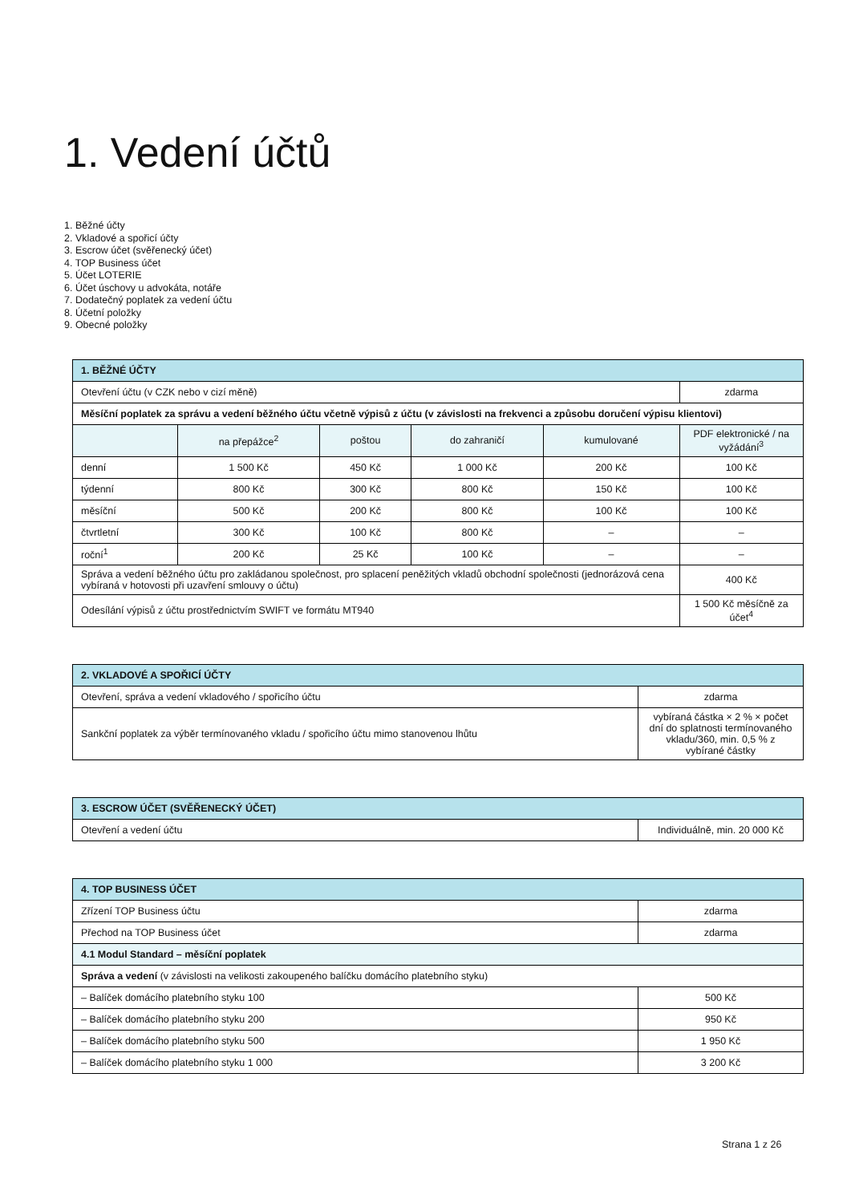1. Vedení účtů
1. Běžné účty
2. Vkladové a spořicí účty
3. Escrow účet (svěřenecký účet)
4. TOP Business účet
5. Účet LOTERIE
6. Účet úschovy u advokáta, notáře
7. Dodatečný poplatek za vedení účtu
8. Účetní položky
9. Obecné položky
| 1. BĚŽNÉ ÚČTY | | | | | |
| --- | --- | --- | --- | --- | --- |
| Otevření účtu (v CZK nebo v cizí měně) | | | | | zdarma |
| Měsíční poplatek za správu a vedení běžného účtu včetně výpisů z účtu (v závislosti na frekvenci a způsobu doručení výpisu klientovi) | | | | | |
| | na přepážce<sup>2</sup> | poštou | do zahraničí | kumulované | PDF elektronické / na vyžádání<sup>3</sup> |
| denní | 1 500 Kč | 450 Kč | 1 000 Kč | 200 Kč | 100 Kč |
| týdenní | 800 Kč | 300 Kč | 800 Kč | 150 Kč | 100 Kč |
| měsíční | 500 Kč | 200 Kč | 800 Kč | 100 Kč | 100 Kč |
| čtvrtletní | 300 Kč | 100 Kč | 800 Kč | – | – |
| roční<sup>1</sup> | 200 Kč | 25 Kč | 100 Kč | – | – |
| Správa a vedení běžného účtu pro zakládanou společnost, pro splacení peněžitých vkladů obchodní společnosti (jednorázová cena vybíraná v hotovosti při uzavření smlouvy o účtu) | | | | | 400 Kč |
| Odesílání výpisů z účtu prostřednictvím SWIFT ve formátu MT940 | | | | | 1 500 Kč měsíčně za účet<sup>4</sup> |
| 2. VKLADOVÉ A SPOŘICÍ ÚČTY | |
| --- | --- |
| Otevření, správa a vedení vkladového / spořicího účtu | zdarma |
| Sankční poplatek za výběr termínovaného vkladu / spořicího účtu mimo stanovenou lhůtu | vybíraná částka × 2 % × počet dní do splatnosti termínovaného vkladu/360, min. 0,5 % z vybírané částky |
| 3. ESCROW ÚČET (SVĚŘENECKÝ ÚČET) | |
| --- | --- |
| Otevření a vedení účtu | Individuálně, min. 20 000 Kč |
| 4. TOP BUSINESS ÚČET | |
| --- | --- |
| Zřízení TOP Business účtu | zdarma |
| Přechod na TOP Business účet | zdarma |
| 4.1 Modul Standard – měsíční poplatek | |
| Správa a vedení (v závislosti na velikosti zakoupeného balíčku domácího platebního styku) | |
| – Balíček domácího platebního styku 100 | 500 Kč |
| – Balíček domácího platebního styku 200 | 950 Kč |
| – Balíček domácího platebního styku 500 | 1 950 Kč |
| – Balíček domácího platebního styku 1 000 | 3 200 Kč |
Strana 1 z 26